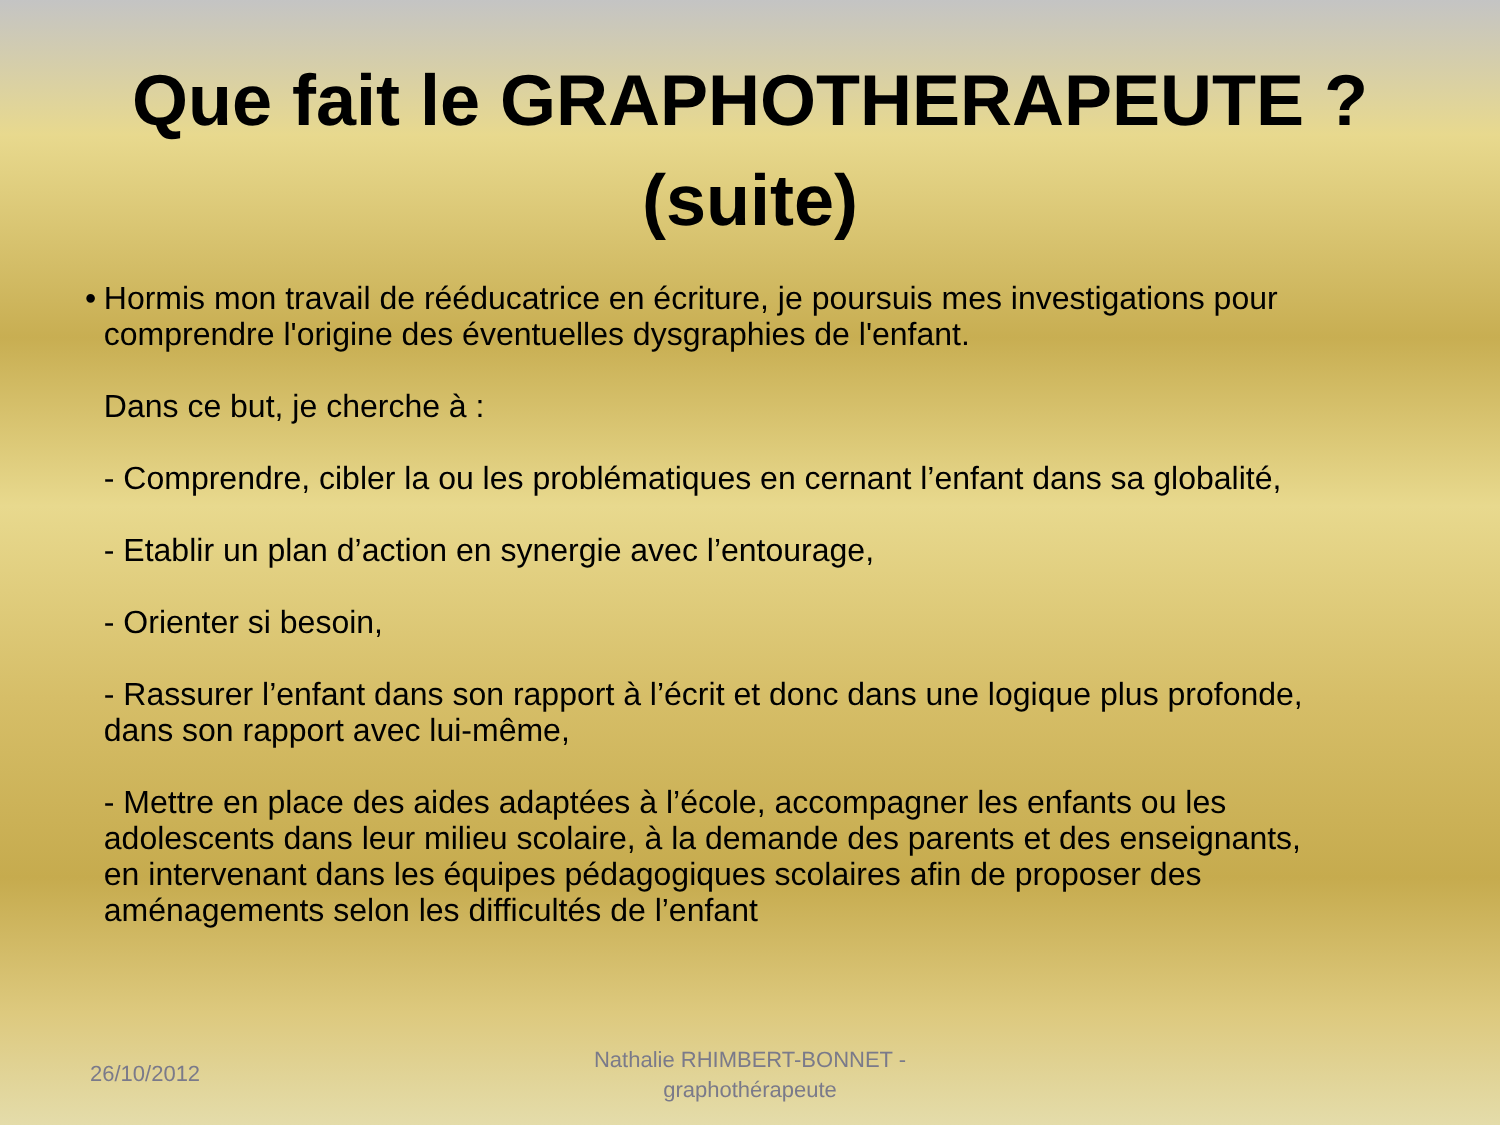Que fait le GRAPHOTHERAPEUTE ?
(suite)
• Hormis mon travail de rééducatrice en écriture, je poursuis mes investigations pour comprendre l'origine des éventuelles dysgraphies de l'enfant.
Dans ce but, je cherche à :
- Comprendre, cibler la ou les problématiques en cernant l’enfant dans sa globalité,
- Etablir un plan d’action en synergie avec l’entourage,
- Orienter si besoin,
- Rassurer l’enfant dans son rapport à l’écrit et donc dans une logique plus profonde, dans son rapport avec lui-même,
- Mettre en place des aides adaptées à l’école, accompagner les enfants ou les adolescents dans leur milieu scolaire, à la demande des parents et des enseignants, en intervenant dans les équipes pédagogiques scolaires afin de proposer des aménagements selon les difficultés de l’enfant
26/10/2012
Nathalie RHIMBERT-BONNET -
graphothérapeute